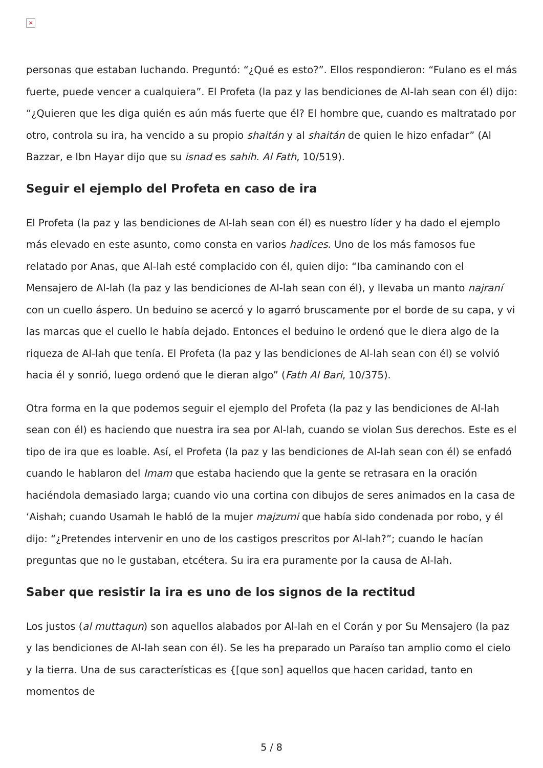×
personas que estaban luchando. Preguntó: “¿Qué es esto?”. Ellos respondieron: “Fulano es el más fuerte, puede vencer a cualquiera”. El Profeta (la paz y las bendiciones de Al-lah sean con él) dijo: “¿Quieren que les diga quién es aún más fuerte que él? El hombre que, cuando es maltratado por otro, controla su ira, ha vencido a su propio shaitán y al shaitán de quien le hizo enfadar” (Al Bazzar, e Ibn Hayar dijo que su isnad es sahih. Al Fath, 10/519).
Seguir el ejemplo del Profeta en caso de ira
El Profeta (la paz y las bendiciones de Al-lah sean con él) es nuestro líder y ha dado el ejemplo más elevado en este asunto, como consta en varios hadices. Uno de los más famosos fue relatado por Anas, que Al-lah esté complacido con él, quien dijo: “Iba caminando con el Mensajero de Al-lah (la paz y las bendiciones de Al-lah sean con él), y llevaba un manto najraní con un cuello áspero. Un beduino se acercó y lo agarró bruscamente por el borde de su capa, y vi las marcas que el cuello le había dejado. Entonces el beduino le ordenó que le diera algo de la riqueza de Al-lah que tenía. El Profeta (la paz y las bendiciones de Al-lah sean con él) se volvió hacia él y sonrió, luego ordenó que le dieran algo” (Fath Al Bari, 10/375).
Otra forma en la que podemos seguir el ejemplo del Profeta (la paz y las bendiciones de Al-lah sean con él) es haciendo que nuestra ira sea por Al-lah, cuando se violan Sus derechos. Este es el tipo de ira que es loable. Así, el Profeta (la paz y las bendiciones de Al-lah sean con él) se enfadó cuando le hablaron del Imam que estaba haciendo que la gente se retrasara en la oración haciéndola demasiado larga; cuando vio una cortina con dibujos de seres animados en la casa de ‘Aishah; cuando Usamah le habló de la mujer majzumi que había sido condenada por robo, y él dijo: “¿Pretendes intervenir en uno de los castigos prescritos por Al-lah?”; cuando le hacían preguntas que no le gustaban, etcétera. Su ira era puramente por la causa de Al-lah.
Saber que resistir la ira es uno de los signos de la rectitud
Los justos (al muttaqun) son aquellos alabados por Al-lah en el Corán y por Su Mensajero (la paz y las bendiciones de Al-lah sean con él). Se les ha preparado un Paraíso tan amplio como el cielo y la tierra. Una de sus características es {[que son] aquellos que hacen caridad, tanto en momentos de
5 / 8